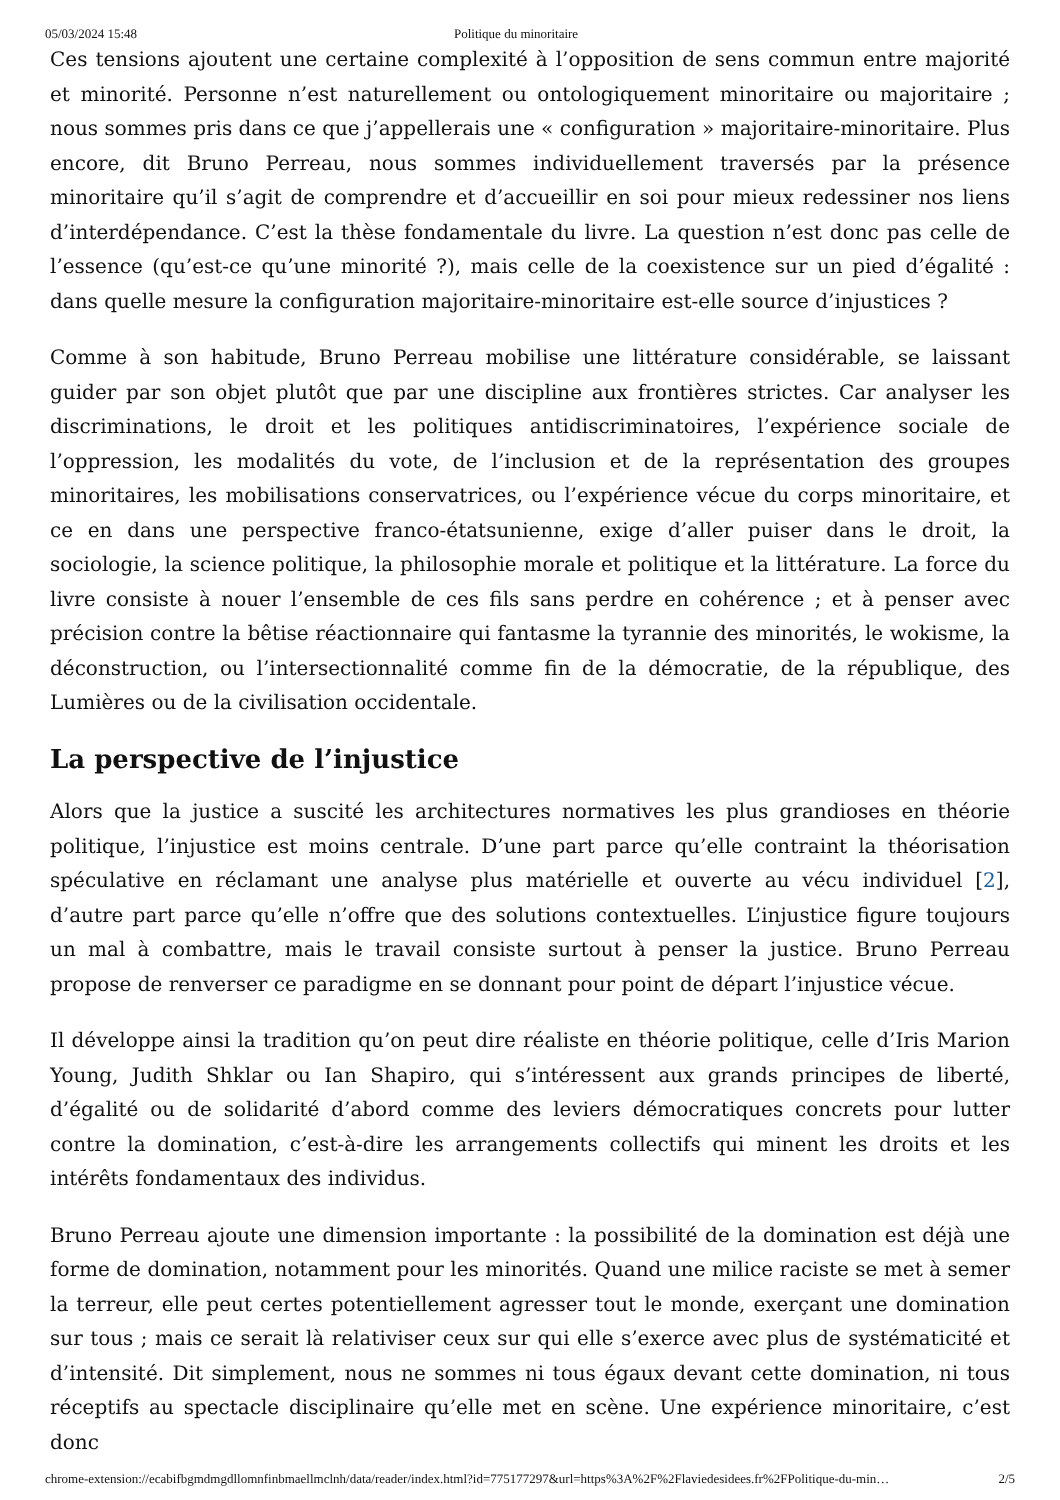05/03/2024 15:48 Politique du minoritaire
Ces tensions ajoutent une certaine complexité à l’opposition de sens commun entre majorité et minorité. Personne n’est naturellement ou ontologiquement minoritaire ou majoritaire ; nous sommes pris dans ce que j’appellerais une « configuration » majoritaire-minoritaire. Plus encore, dit Bruno Perreau, nous sommes individuellement traversés par la présence minoritaire qu’il s’agit de comprendre et d’accueillir en soi pour mieux redessiner nos liens d’interdépendance. C’est la thèse fondamentale du livre. La question n’est donc pas celle de l’essence (qu’est-ce qu’une minorité ?), mais celle de la coexistence sur un pied d’égalité : dans quelle mesure la configuration majoritaire-minoritaire est-elle source d’injustices ?
Comme à son habitude, Bruno Perreau mobilise une littérature considérable, se laissant guider par son objet plutôt que par une discipline aux frontières strictes. Car analyser les discriminations, le droit et les politiques antidiscriminatoires, l’expérience sociale de l’oppression, les modalités du vote, de l’inclusion et de la représentation des groupes minoritaires, les mobilisations conservatrices, ou l’expérience vécue du corps minoritaire, et ce en dans une perspective franco-étatsunienne, exige d’aller puiser dans le droit, la sociologie, la science politique, la philosophie morale et politique et la littérature. La force du livre consiste à nouer l’ensemble de ces fils sans perdre en cohérence ; et à penser avec précision contre la bêtise réactionnaire qui fantasme la tyrannie des minorités, le wokisme, la déconstruction, ou l’intersectionnalité comme fin de la démocratie, de la république, des Lumières ou de la civilisation occidentale.
La perspective de l’injustice
Alors que la justice a suscité les architectures normatives les plus grandioses en théorie politique, l’injustice est moins centrale. D’une part parce qu’elle contraint la théorisation spéculative en réclamant une analyse plus matérielle et ouverte au vécu individuel [2], d’autre part parce qu’elle n’offre que des solutions contextuelles. L’injustice figure toujours un mal à combattre, mais le travail consiste surtout à penser la justice. Bruno Perreau propose de renverser ce paradigme en se donnant pour point de départ l’injustice vécue.
Il développe ainsi la tradition qu’on peut dire réaliste en théorie politique, celle d’Iris Marion Young, Judith Shklar ou Ian Shapiro, qui s’intéressent aux grands principes de liberté, d’égalité ou de solidarité d’abord comme des leviers démocratiques concrets pour lutter contre la domination, c’est-à-dire les arrangements collectifs qui minent les droits et les intérêts fondamentaux des individus.
Bruno Perreau ajoute une dimension importante : la possibilité de la domination est déjà une forme de domination, notamment pour les minorités. Quand une milice raciste se met à semer la terreur, elle peut certes potentiellement agresser tout le monde, exerçant une domination sur tous ; mais ce serait là relativiser ceux sur qui elle s’exerce avec plus de systématicité et d’intensité. Dit simplement, nous ne sommes ni tous égaux devant cette domination, ni tous réceptifs au spectacle disciplinaire qu’elle met en scène. Une expérience minoritaire, c’est donc
chrome-extension://ecabifbgmdmgdllomnfinbmaellmclnh/data/reader/index.html?id=775177297&url=https%3A%2F%2Flaviedesidees.fr%2FPolitique-du-min… 2/5